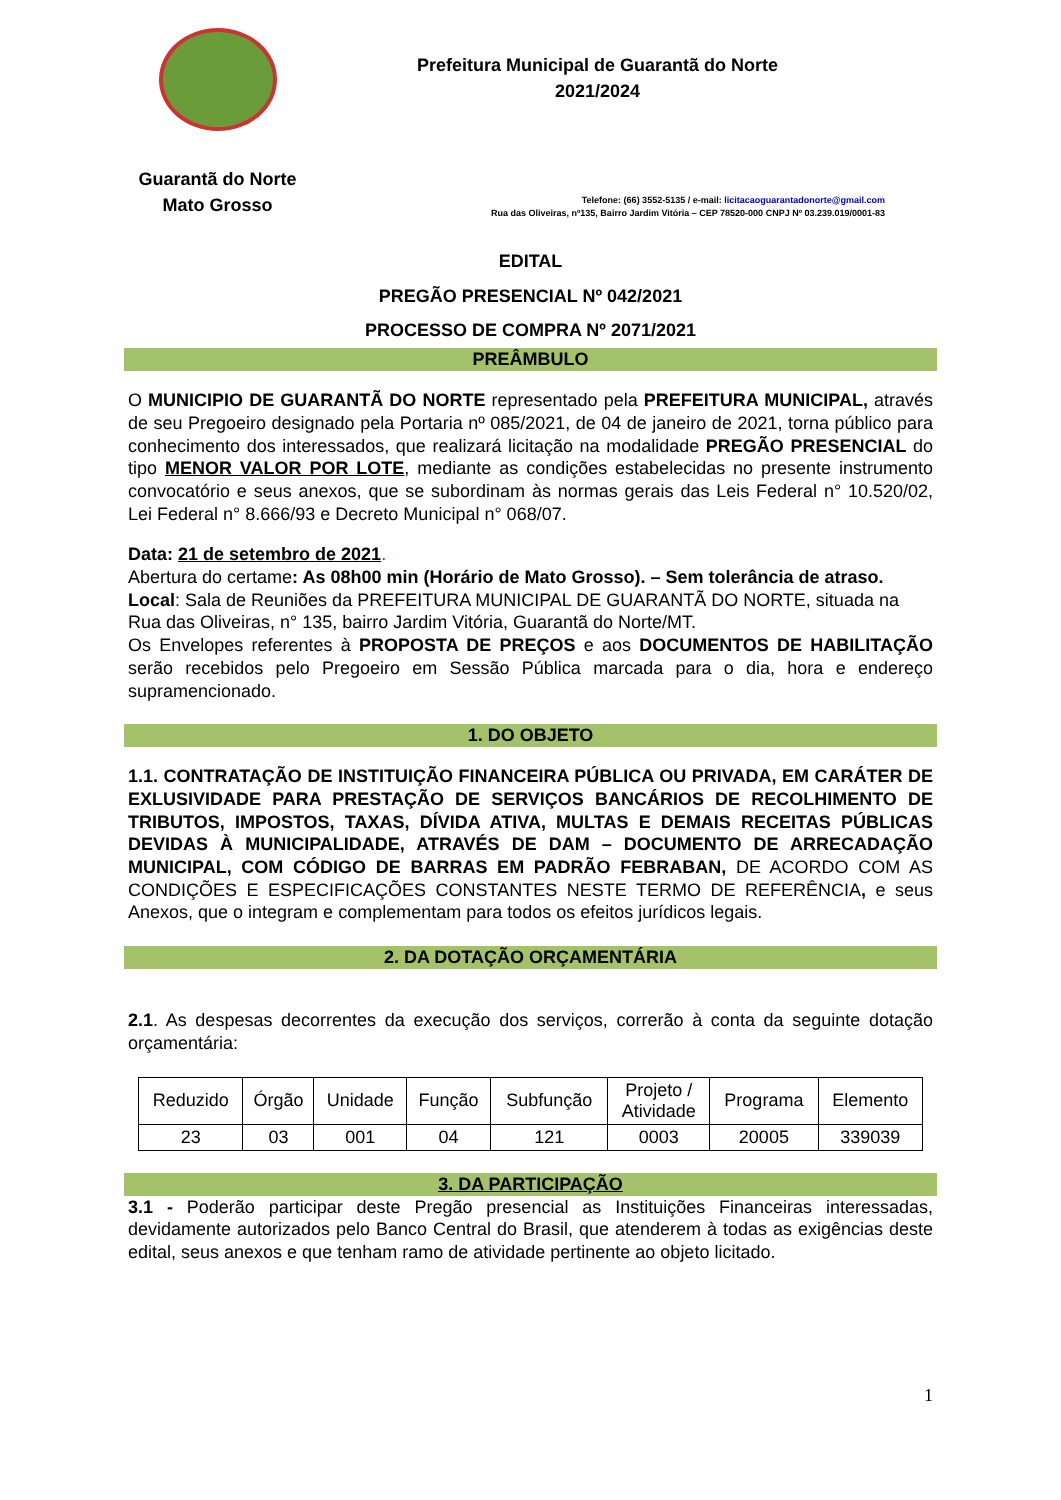Guarantã do Norte
Mato Grosso
Prefeitura Municipal de Guarantã do Norte
2021/2024
Telefone: (66) 3552-5135 / e-mail: licitacaoguarantadonorte@gmail.com
Rua das Oliveiras, nº135, Bairro Jardim Vitória – CEP 78520-000 CNPJ Nº 03.239.019/0001-83
EDITAL
PREGÃO PRESENCIAL Nº 042/2021
PROCESSO DE COMPRA Nº 2071/2021
PREÂMBULO
O MUNICIPIO DE GUARANTÃ DO NORTE representado pela PREFEITURA MUNICIPAL, através de seu Pregoeiro designado pela Portaria nº 085/2021, de 04 de janeiro de 2021, torna público para conhecimento dos interessados, que realizará licitação na modalidade PREGÃO PRESENCIAL do tipo MENOR VALOR POR LOTE, mediante as condições estabelecidas no presente instrumento convocatório e seus anexos, que se subordinam às normas gerais das Leis Federal n° 10.520/02, Lei Federal n° 8.666/93 e Decreto Municipal n° 068/07.
Data: 21 de setembro de 2021.
Abertura do certame: As 08h00 min (Horário de Mato Grosso). – Sem tolerância de atraso.
Local: Sala de Reuniões da PREFEITURA MUNICIPAL DE GUARANTÃ DO NORTE, situada na Rua das Oliveiras, n° 135, bairro Jardim Vitória, Guarantã do Norte/MT.
Os Envelopes referentes à PROPOSTA DE PREÇOS e aos DOCUMENTOS DE HABILITAÇÃO serão recebidos pelo Pregoeiro em Sessão Pública marcada para o dia, hora e endereço supramencionado.
1. DO OBJETO
1.1. CONTRATAÇÃO DE INSTITUIÇÃO FINANCEIRA PÚBLICA OU PRIVADA, EM CARÁTER DE EXLUSIVIDADE PARA PRESTAÇÃO DE SERVIÇOS BANCÁRIOS DE RECOLHIMENTO DE TRIBUTOS, IMPOSTOS, TAXAS, DÍVIDA ATIVA, MULTAS E DEMAIS RECEITAS PÚBLICAS DEVIDAS À MUNICIPALIDADE, ATRAVÉS DE DAM – DOCUMENTO DE ARRECADAÇÃO MUNICIPAL, COM CÓDIGO DE BARRAS EM PADRÃO FEBRABAN, DE ACORDO COM AS CONDIÇÕES E ESPECIFICAÇÕES CONSTANTES NESTE TERMO DE REFERÊNCIA, e seus Anexos, que o integram e complementam para todos os efeitos jurídicos legais.
2. DA DOTAÇÃO ORÇAMENTÁRIA
2.1. As despesas decorrentes da execução dos serviços, correrão à conta da seguinte dotação orçamentária:
| Reduzido | Órgão | Unidade | Função | Subfunção | Projeto / Atividade | Programa | Elemento |
| 23 | 03 | 001 | 04 | 121 | 0003 | 20005 | 339039 |
3. DA PARTICIPAÇÃO
3.1 - Poderão participar deste Pregão presencial as Instituições Financeiras interessadas, devidamente autorizados pelo Banco Central do Brasil, que atenderem à todas as exigências deste edital, seus anexos e que tenham ramo de atividade pertinente ao objeto licitado.
1